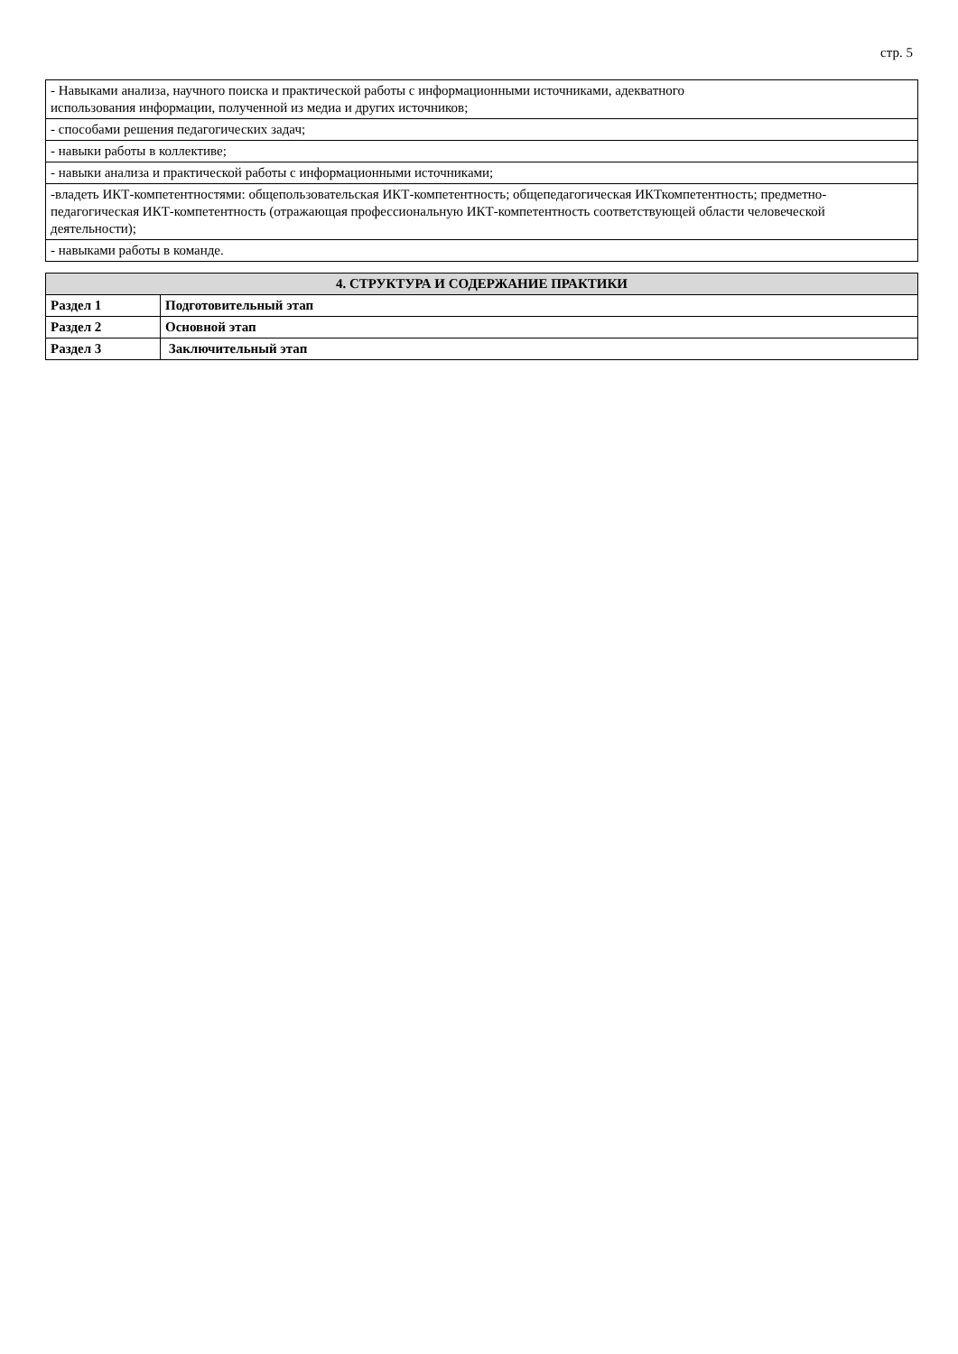стр. 5
| - Навыками анализа, научного поиска и практической работы с информационными источниками, адекватного использования информации, полученной из медиа и других источников; |
| - способами решения педагогических задач; |
| - навыки работы в коллективе; |
| - навыки анализа и практической работы с информационными источниками; |
| -владеть ИКТ-компетентностями: общепользовательская ИКТ-компетентность; общепедагогическая ИКТкомпетентность; предметно-педагогическая ИКТ-компетентность (отражающая профессиональную ИКТ-компетентность соответствующей области человеческой деятельности); |
| - навыками работы в команде. |
| 4. СТРУКТУРА И СОДЕРЖАНИЕ ПРАКТИКИ | |
| --- | --- |
| Раздел 1 | Подготовительный этап |
| Раздел 2 | Основной этап |
| Раздел 3 | Заключительный этап |